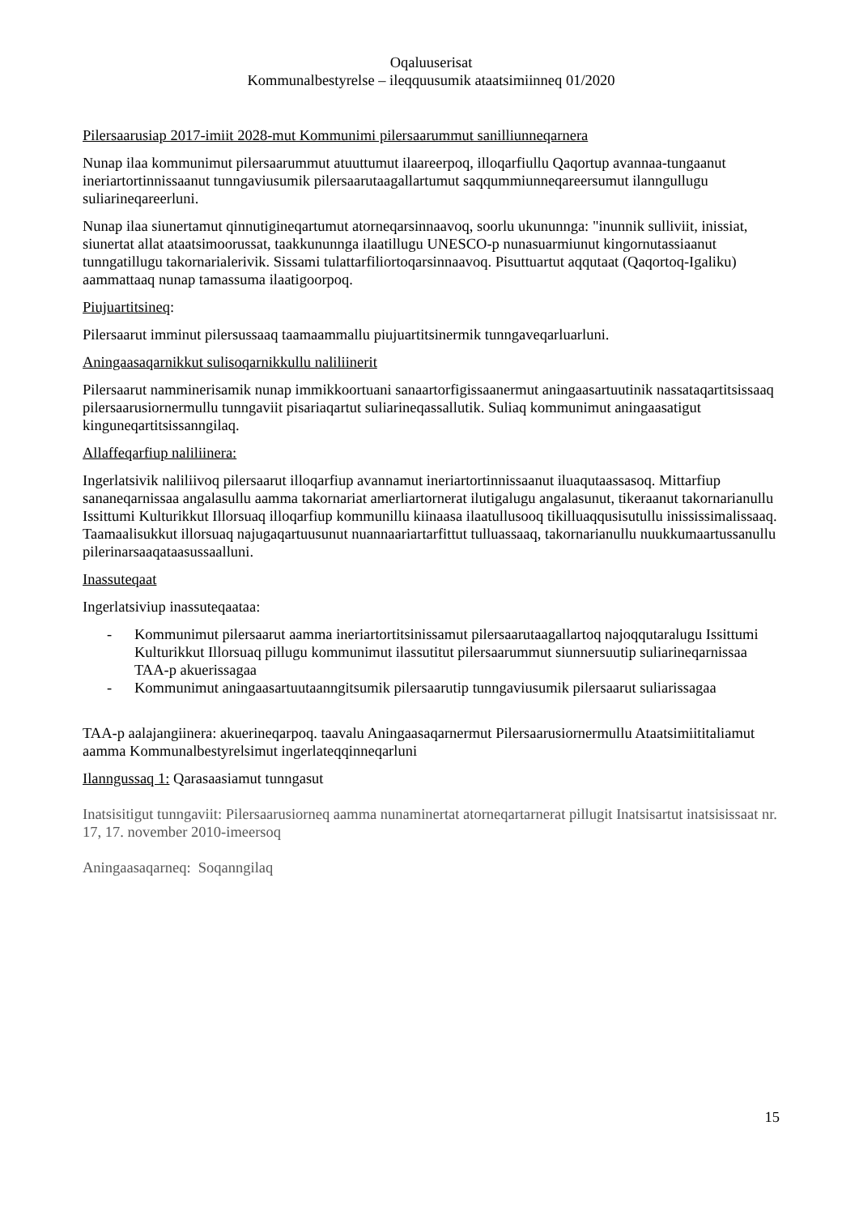Oqaluuserisat
Kommunalbestyrelse – ileqquusumik ataatsimiinneq 01/2020
Pilersaarusiap 2017-imiit 2028-mut Kommunimi pilersaarummut sanilliunneqarnera
Nunap ilaa kommunimut pilersaarummut atuuttumut ilaareerpoq, illoqarfiullu Qaqortup avannaa-tungaanut ineriartortinnissaanut tunngaviusumik pilersaarutaagallartumut saqqummiunneqareersumut ilanngullugu suliarineqareerluni.
Nunap ilaa siunertamut qinnutigineqartumut atorneqarsinnaavoq, soorlu ukununnga: "inunnik sulliviit, inissiat, siunertat allat ataatsimoorussat, taakkununnga ilaatillugu UNESCO-p nunasuarmiunut kingornutassiaanut tunngatillugu takornarialerivik. Sissami tulattarfiliortoqarsinnaavoq. Pisuttuartut aqqutaat (Qaqortoq-Igaliku) aammattaaq nunap tamassuma ilaatigoorpoq.
Piujuartitsineq:
Pilersaarut imminut pilersussaaq taamaammallu piujuartitsinermik tunngaveqarluarluni.
Aningaasaqarnikkut sulisoqarnikkullu naliliinerit
Pilersaarut namminerisamik nunap immikkoortuani sanaartorfigissaanermut aningaasartuutinik nassataqartitsissaaq pilersaarusiornermullu tunngaviit pisariaqartut suliarineqassallutik. Suliaq kommunimut aningaasatigut kinguneqartitsissanngilaq.
Allaffeqarfiup naliliinera:
Ingerlatsivik naliliivoq pilersaarut illoqarfiup avannamut ineriartortinnissaanut iluaqutaassasoq. Mittarfiup sananeqarnissaa angalasullu aamma takornariat amerliartornerat ilutigalugu angalasunut, tikeraanut takornarianullu Issittumi Kulturikkut Illorsuaq illoqarfiup kommunillu kiinaasa ilaatullusooq tikilluaqqusisutullu inississimalissaaq. Taamaalisukkut illorsuaq najugaqartuusunut nuannaariartarfittut tulluassaaq, takornarianullu nuukkumaartussanullu pilerinarsaaqataasussaalluni.
Inassuteqaat
Ingerlatsiviup inassuteqaataa:
- Kommunimut pilersaarut aamma ineriartortitsinissamut pilersaarutaagallartoq najoqqutaralugu Issittumi Kulturikkut Illorsuaq pillugu kommunimut ilassutitut pilersaarummut siunnersuutip suliarineqarnissaa TAA-p akuerissagaa
- Kommunimut aningaasartuutaanngitsumik pilersaarutip tunngaviusumik pilersaarut suliarissagaa
TAA-p aalajangiinera: akuerineqarpoq. taavalu Aningaasaqarnermut Pilersaarusiornermullu Ataatsimiititaliamut aamma Kommunalbestyrelsimut ingerlateqqinneqarluni
Ilanngussaq 1: Qarasaasiamut tunngasut
Inatsisitigut tunngaviit: Pilersaarusiorneq aamma nunaminertat atorneqartarnerat pillugit Inatsisartut inatsisissaat nr. 17, 17. november 2010-imeersoq
Aningaasaqarneq: Soqanngilaq
15